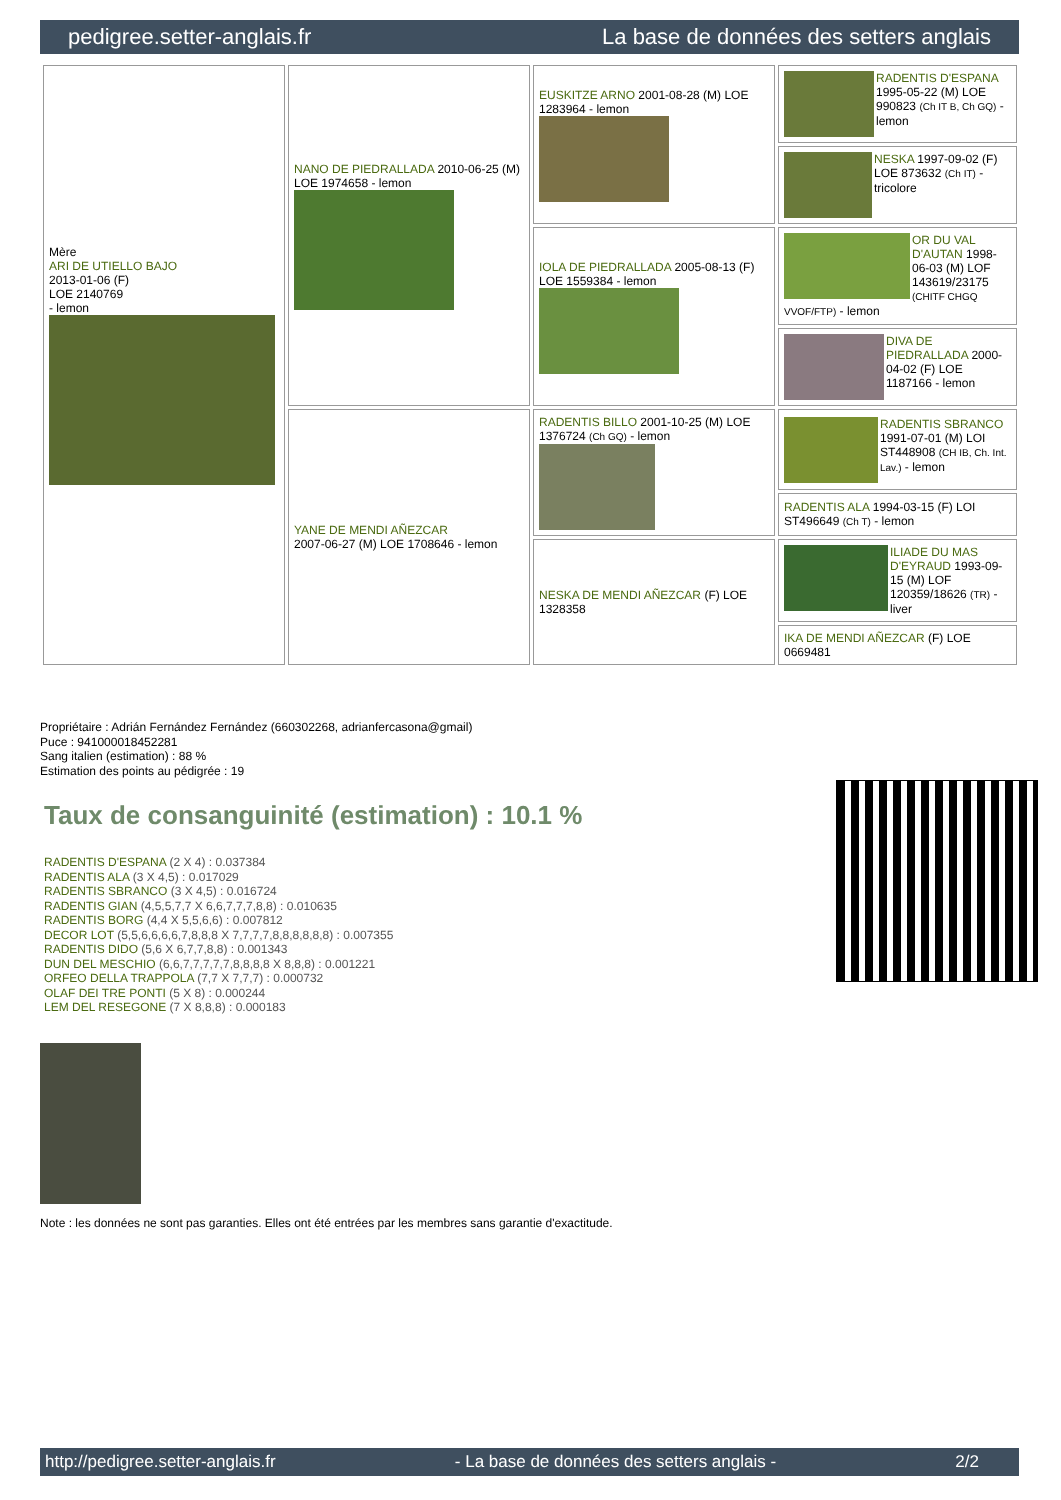pedigree.setter-anglais.fr La base de données des setters anglais
| Mère ARI DE UTIELLO BAJO 2013-01-06 (F) LOE 2140769 - lemon | NANO DE PIEDRALLADA 2010-06-25 (M) LOE 1974658 - lemon | EUSKITZE ARNO 2001-08-28 (M) LOE 1283964 - lemon | RADENTIS D'ESPANA 1995-05-22 (M) LOE 990823 (Ch IT B, Ch GQ) - lemon |
| | | | NESKA 1997-09-02 (F) LOE 873632 (Ch IT) - tricolore |
| | | IOLA DE PIEDRALLADA 2005-08-13 (F) LOE 1559384 - lemon | OR DU VAL D'AUTAN 1998-06-03 (M) LOF 143619/23175 (CHITF CHGQ VVOF/FTP) - lemon |
| | | | DIVA DE PIEDRALLADA 2000-04-02 (F) LOE 1187166 - lemon |
| | YANE DE MENDI AÑEZCAR 2007-06-27 (M) LOE 1708646 - lemon | RADENTIS BILLO 2001-10-25 (M) LOE 1376724 (Ch GQ) - lemon | RADENTIS SBRANCO 1991-07-01 (M) LOI ST448908 (CH IB, Ch. Int. Lav.) - lemon |
| | | | RADENTIS ALA 1994-03-15 (F) LOI ST496649 (Ch T) - lemon |
| | | NESKA DE MENDI AÑEZCAR (F) LOE 1328358 | ILIADE DU MAS D'EYRAUD 1993-09-15 (M) LOF 120359/18626 (TR) - liver |
| | | | IKA DE MENDI AÑEZCAR (F) LOE 0669481 |
Propriétaire : Adrián Fernández Fernández (660302268, adrianfercasona@gmail)
Puce : 941000018452281
Sang italien (estimation) : 88 %
Estimation des points au pédigrée : 19
Taux de consanguinité (estimation) : 10.1 %
RADENTIS D'ESPANA (2 X 4) : 0.037384
RADENTIS ALA (3 X 4,5) : 0.017029
RADENTIS SBRANCO (3 X 4,5) : 0.016724
RADENTIS GIAN (4,5,5,7,7 X 6,6,7,7,7,8,8) : 0.010635
RADENTIS BORG (4,4 X 5,5,6,6) : 0.007812
DECOR LOT (5,5,6,6,6,6,7,8,8,8 X 7,7,7,7,8,8,8,8,8,8) : 0.007355
RADENTIS DIDO (5,6 X 6,7,7,8,8) : 0.001343
DUN DEL MESCHIO (6,6,7,7,7,7,7,8,8,8,8 X 8,8,8) : 0.001221
ORFEO DELLA TRAPPOLA (7,7 X 7,7,7) : 0.000732
OLAF DEI TRE PONTI (5 X 8) : 0.000244
LEM DEL RESEGONE (7 X 8,8,8) : 0.000183
Note : les données ne sont pas garanties. Elles ont été entrées par les membres sans garantie d'exactitude.
http://pedigree.setter-anglais.fr - La base de données des setters anglais - 2/2